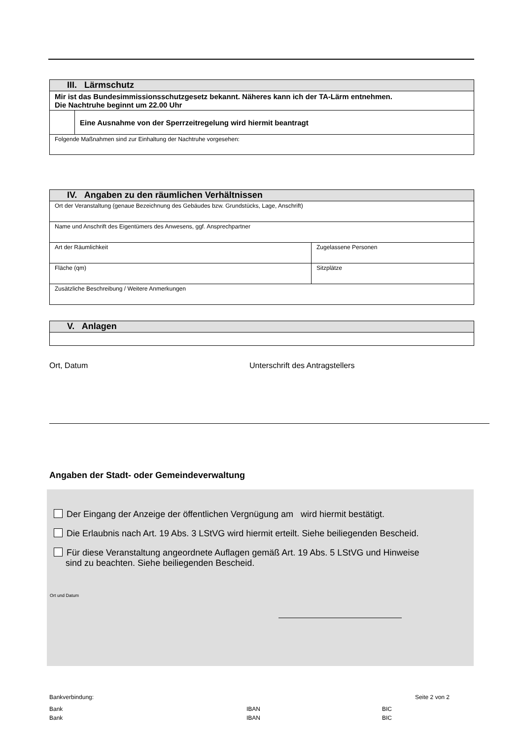| III. Lärmschutz | |
| Mir ist das Bundesimmissionsschutzgesetz bekannt. Näheres kann ich der TA-Lärm entnehmen. Die Nachtruhe beginnt um 22.00 Uhr | |
| | Eine Ausnahme von der Sperrzeitregelung wird hiermit beantragt |
| Folgende Maßnahmen sind zur Einhaltung der Nachtruhe vorgesehen: | |
| IV. Angaben zu den räumlichen Verhältnissen | |
| Ort der Veranstaltung (genaue Bezeichnung des Gebäudes bzw. Grundstücks, Lage, Anschrift) | |
| Name und Anschrift des Eigentümers des Anwesens, ggf. Ansprechpartner | |
| Art der Räumlichkeit | Zugelassene Personen |
| Fläche (qm) | Sitzplätze |
| Zusätzliche Beschreibung / Weitere Anmerkungen | |
| V. Anlagen |
Ort, Datum
Unterschrift des Antragstellers
Angaben der Stadt- oder Gemeindeverwaltung
Der Eingang der Anzeige der öffentlichen Vergnügung am wird hiermit bestätigt.
Die Erlaubnis nach Art. 19 Abs. 3 LStVG wird hiermit erteilt. Siehe beiliegenden Bescheid.
Für diese Veranstaltung angeordnete Auflagen gemäß Art. 19 Abs. 5 LStVG und Hinweise
sind zu beachten. Siehe beiliegenden Bescheid.
Ort und Datum
Bankverbindung: Seite 2 von 2
Bank IBAN BIC
Bank IBAN BIC